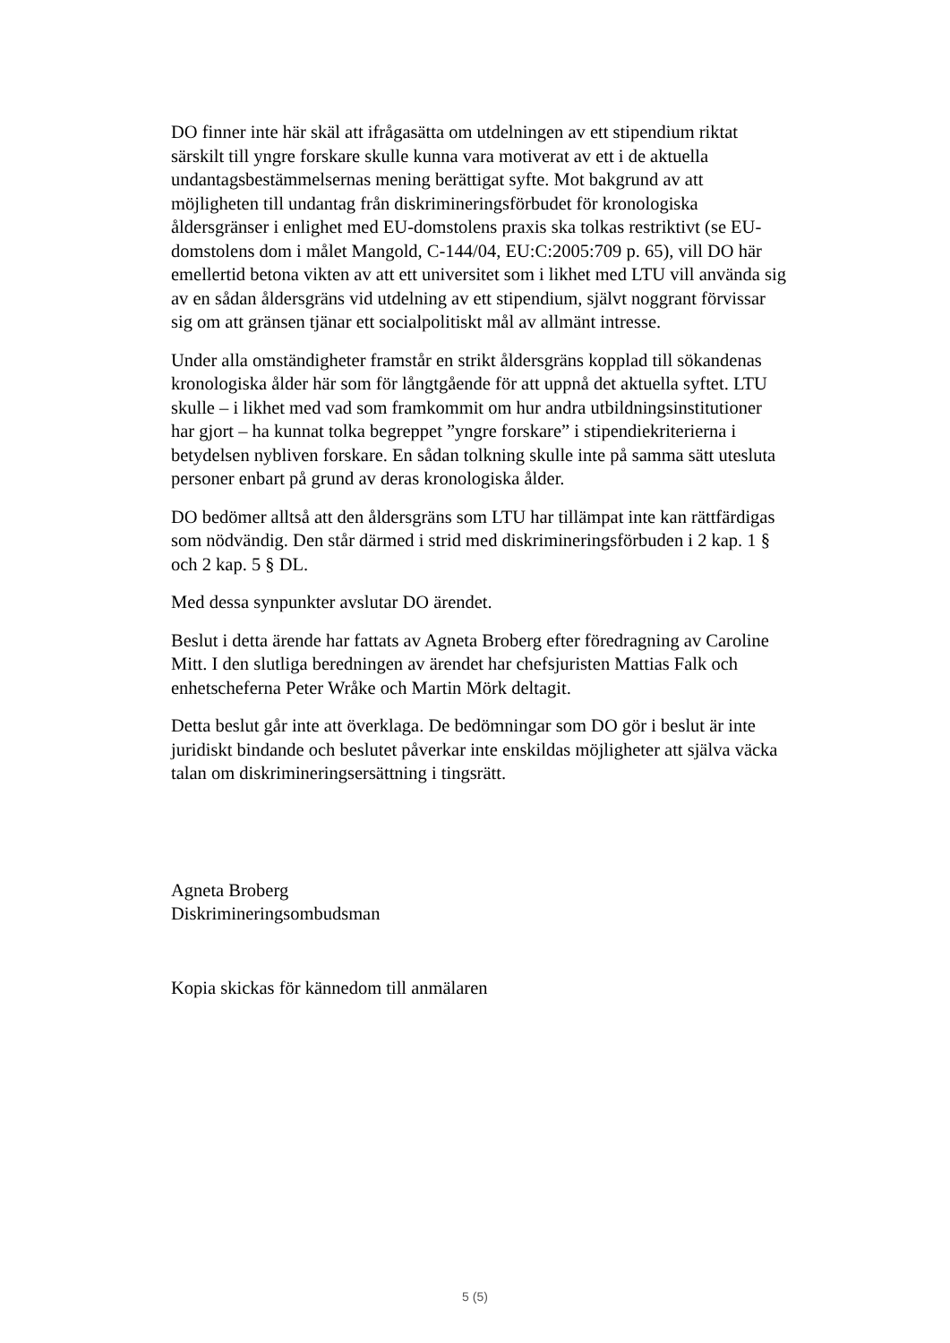DO finner inte här skäl att ifrågasätta om utdelningen av ett stipendium riktat särskilt till yngre forskare skulle kunna vara motiverat av ett i de aktuella undantagsbestämmelsernas mening berättigat syfte. Mot bakgrund av att möjligheten till undantag från diskrimineringsförbudet för kronologiska åldersgränser i enlighet med EU-domstolens praxis ska tolkas restriktivt (se EU-domstolens dom i målet Mangold, C-144/04, EU:C:2005:709 p. 65), vill DO här emellertid betona vikten av att ett universitet som i likhet med LTU vill använda sig av en sådan åldersgräns vid utdelning av ett stipendium, självt noggrant förvissar sig om att gränsen tjänar ett socialpolitiskt mål av allmänt intresse.
Under alla omständigheter framstår en strikt åldersgräns kopplad till sökandenas kronologiska ålder här som för långtgående för att uppnå det aktuella syftet. LTU skulle – i likhet med vad som framkommit om hur andra utbildningsinstitutioner har gjort – ha kunnat tolka begreppet ”yngre forskare” i stipendiekriterierna i betydelsen nybliven forskare. En sådan tolkning skulle inte på samma sätt utesluta personer enbart på grund av deras kronologiska ålder.
DO bedömer alltså att den åldersgräns som LTU har tillämpat inte kan rättfärdigas som nödvändig. Den står därmed i strid med diskrimineringsförbuden i 2 kap. 1 § och 2 kap. 5 § DL.
Med dessa synpunkter avslutar DO ärendet.
Beslut i detta ärende har fattats av Agneta Broberg efter föredragning av Caroline Mitt. I den slutliga beredningen av ärendet har chefsjuristen Mattias Falk och enhetscheferna Peter Wråke och Martin Mörk deltagit.
Detta beslut går inte att överklaga. De bedömningar som DO gör i beslut är inte juridiskt bindande och beslutet påverkar inte enskildas möjligheter att själva väcka talan om diskrimineringsersättning i tingsrätt.
Agneta Broberg
Diskrimineringsombudsman
Kopia skickas för kännedom till anmälaren
5 (5)